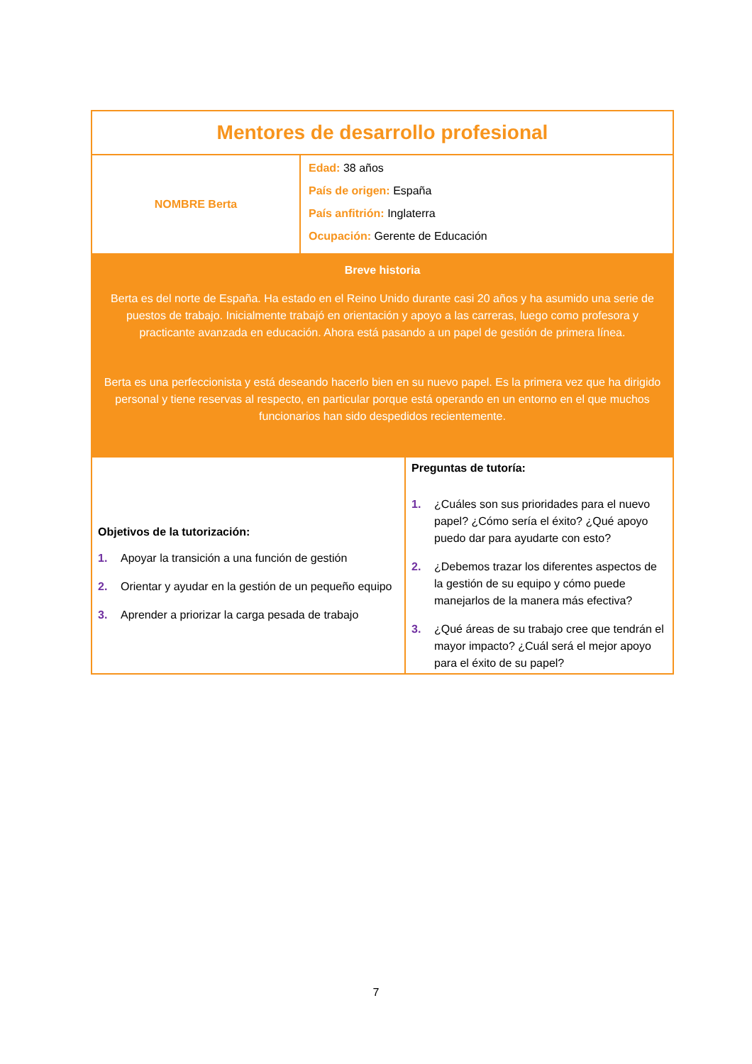| Mentores de desarrollo profesional | | |
| NOMBRE Berta | Edad: 38 años País de origen: España País anfitrión: Inglaterra Ocupación: Gerente de Educación | |
| Breve historia Berta es del norte de España. Ha estado en el Reino Unido durante casi 20 años y ha asumido una serie de puestos de trabajo. Inicialmente trabajó en orientación y apoyo a las carreras, luego como profesora y practicante avanzada en educación. Ahora está pasando a un papel de gestión de primera línea. Berta es una perfeccionista y está deseando hacerlo bien en su nuevo papel. Es la primera vez que ha dirigido personal y tiene reservas al respecto, en particular porque está operando en un entorno en el que muchos funcionarios han sido despedidos recientemente. | | |
| Objetivos de la tutorización: 1. Apoyar la transición a una función de gestión 2. Orientar y ayudar en la gestión de un pequeño equipo 3. Aprender a priorizar la carga pesada de trabajo | | Preguntas de tutoría: 1. ¿Cuáles son sus prioridades para el nuevo papel? ¿Cómo sería el éxito? ¿Qué apoyo puedo dar para ayudarte con esto? 2. ¿Debemos trazar los diferentes aspectos de la gestión de su equipo y cómo puede manejarlos de la manera más efectiva? 3. ¿Qué áreas de su trabajo cree que tendrán el mayor impacto? ¿Cuál será el mejor apoyo para el éxito de su papel? |
7